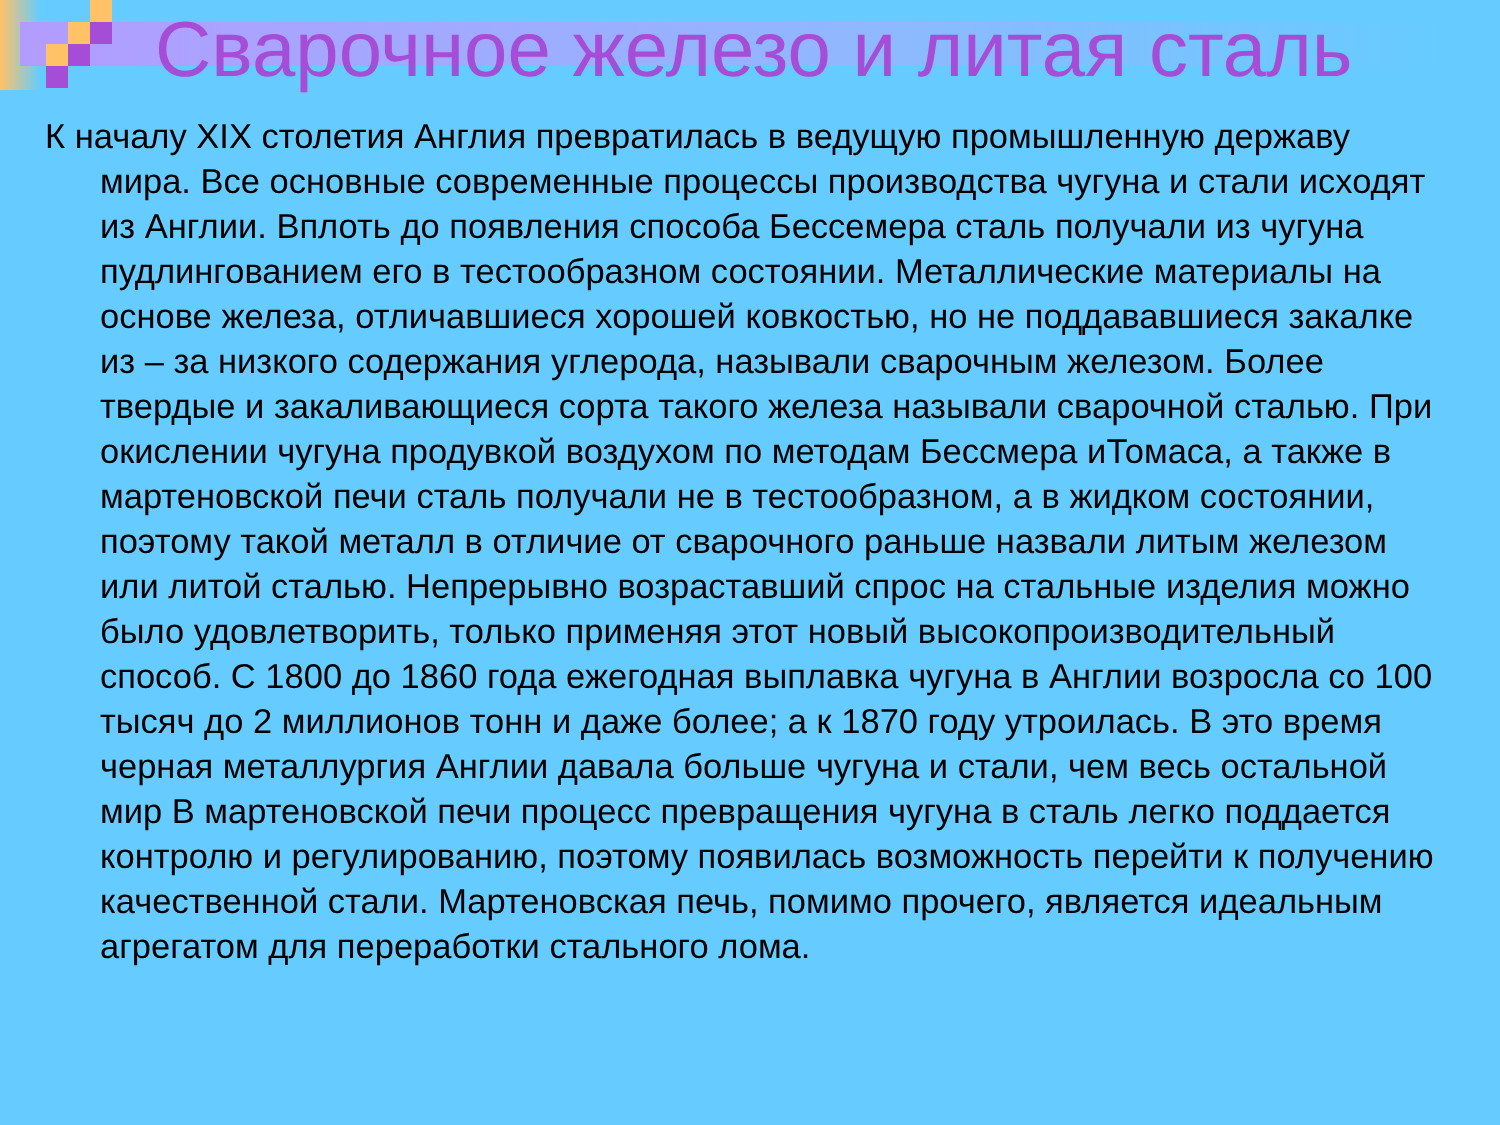Сварочное железо и литая сталь
К началу XIX столетия Англия превратилась в ведущую промышленную державу мира. Все основные современные процессы производства чугуна и стали исходят из Англии. Вплоть до появления способа Бессемера сталь получали из чугуна пудлингованием его в тестообразном состоянии. Металлические материалы на основе железа, отличавшиеся хорошей ковкостью, но не поддававшиеся закалке из – за низкого содержания углерода, называли сварочным железом. Более твердые и закаливающиеся сорта такого железа называли сварочной сталью. При окислении чугуна продувкой воздухом по методам Бессмера иТомаса, а также в мартеновской печи сталь получали не в тестообразном, а в жидком состоянии, поэтому такой металл в отличие от сварочного раньше назвали литым железом или литой сталью. Непрерывно возраставший спрос на стальные изделия можно было удовлетворить, только применяя этот новый высокопроизводительный способ. С 1800 до 1860 года ежегодная выплавка чугуна в Англии возросла со 100 тысяч до 2 миллионов тонн и даже более; а к 1870 году утроилась. В это время черная металлургия Англии давала больше чугуна и стали, чем весь остальной мир В мартеновской печи процесс превращения чугуна в сталь легко поддается контролю и регулированию, поэтому появилась возможность перейти к получению качественной стали. Мартеновская печь, помимо прочего, является идеальным агрегатом для переработки стального лома.